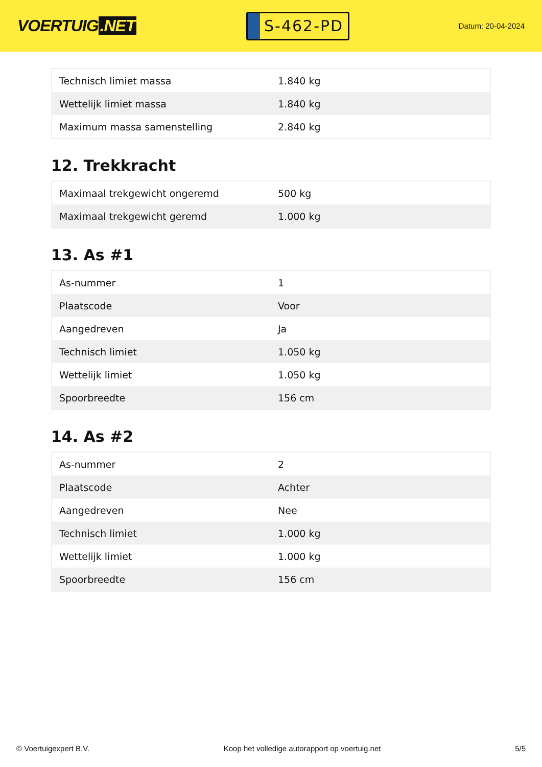VOERTUIG.NET
S-462-PD
Datum: 20-04-2024
| Technisch limiet massa | 1.840 kg |
| Wettelijk limiet massa | 1.840 kg |
| Maximum massa samenstelling | 2.840 kg |
12. Trekkracht
| Maximaal trekgewicht ongeremd | 500 kg |
| Maximaal trekgewicht geremd | 1.000 kg |
13. As #1
| As-nummer | 1 |
| Plaatscode | Voor |
| Aangedreven | Ja |
| Technisch limiet | 1.050 kg |
| Wettelijk limiet | 1.050 kg |
| Spoorbreedte | 156 cm |
14. As #2
| As-nummer | 2 |
| Plaatscode | Achter |
| Aangedreven | Nee |
| Technisch limiet | 1.000 kg |
| Wettelijk limiet | 1.000 kg |
| Spoorbreedte | 156 cm |
© Voertuigexpert B.V. Koop het volledige autorapport op voertuig.net 5/5